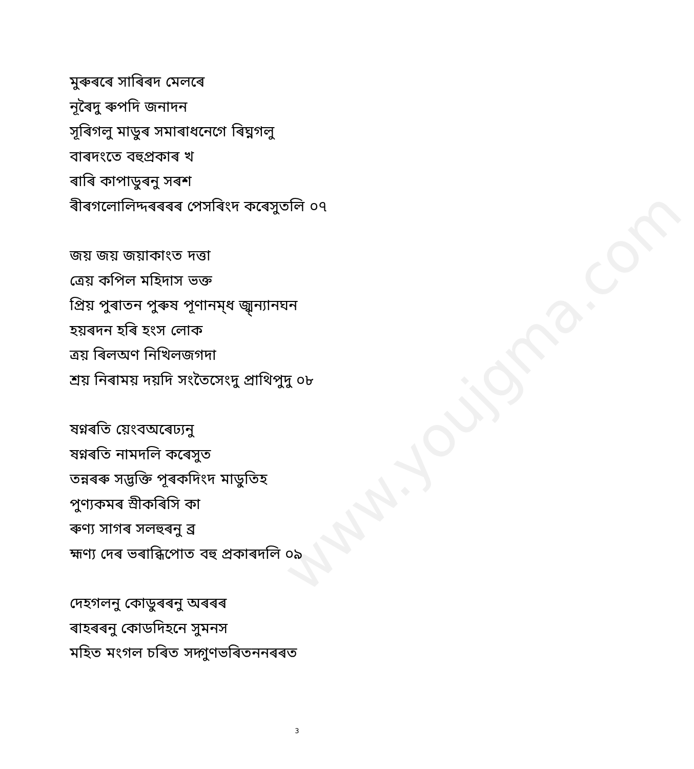www.youjgma.com
মুৰুৰৰে সাৰিৰদ মেলৰে
নূৰৈদু ৰুপদি জনাদন
সূৰিগলু মাডুৰ সমাৰাধনেগে ৰিঘ্নগলু
বাৰদংতে বহুপ্ৰকাৰ খ
ৰাৰি কাপাডুৰনু সৰশ
ৰীৰগলোলিদ্দৰৰৰৰ পেসৰিংদ কৰেসুতলি ০৭
জয় জয় জয়াকাংত দত্তা
ত্রেয় কপিল মহিদাস ভক্ত
প্রিয় পুৰাতন পুৰুষ পূণানম্ধ জ্ঝ্ন্যানঘন
হয়ৰদন হৰি হংস লোক
ত্রয় ৰিলঅণ নিখিলজগদা
শ্রয় নিৰাময় দয়দি সংতৈসেংদু প্রাথিপুদু ০৮
ষণ্নৰতি য়েংবঅৰেঢ্যনু
ষণ্নৰতি নামদলি কৰেসুত
তন্নৰৰু সদ্ভক্তি পূৰকদিংদ মাডুতিহ
পুণ্যকমৰ স্ৰীকৰিসি কা
ৰুণ্য সাগৰ সলহুৰনু ব্ৰ
হ্মণ্য দেৰ ভৰাব্ধিপোত বহু প্রকাৰদলি ০৯
দেহগলনু কোডুৰৰনু অৰৰৰ
ৰাহৰৰনু কোডদিহনে সুমনস
মহিত মংগল চৰিত সদ্গুণভৰিতননৰৰত
3